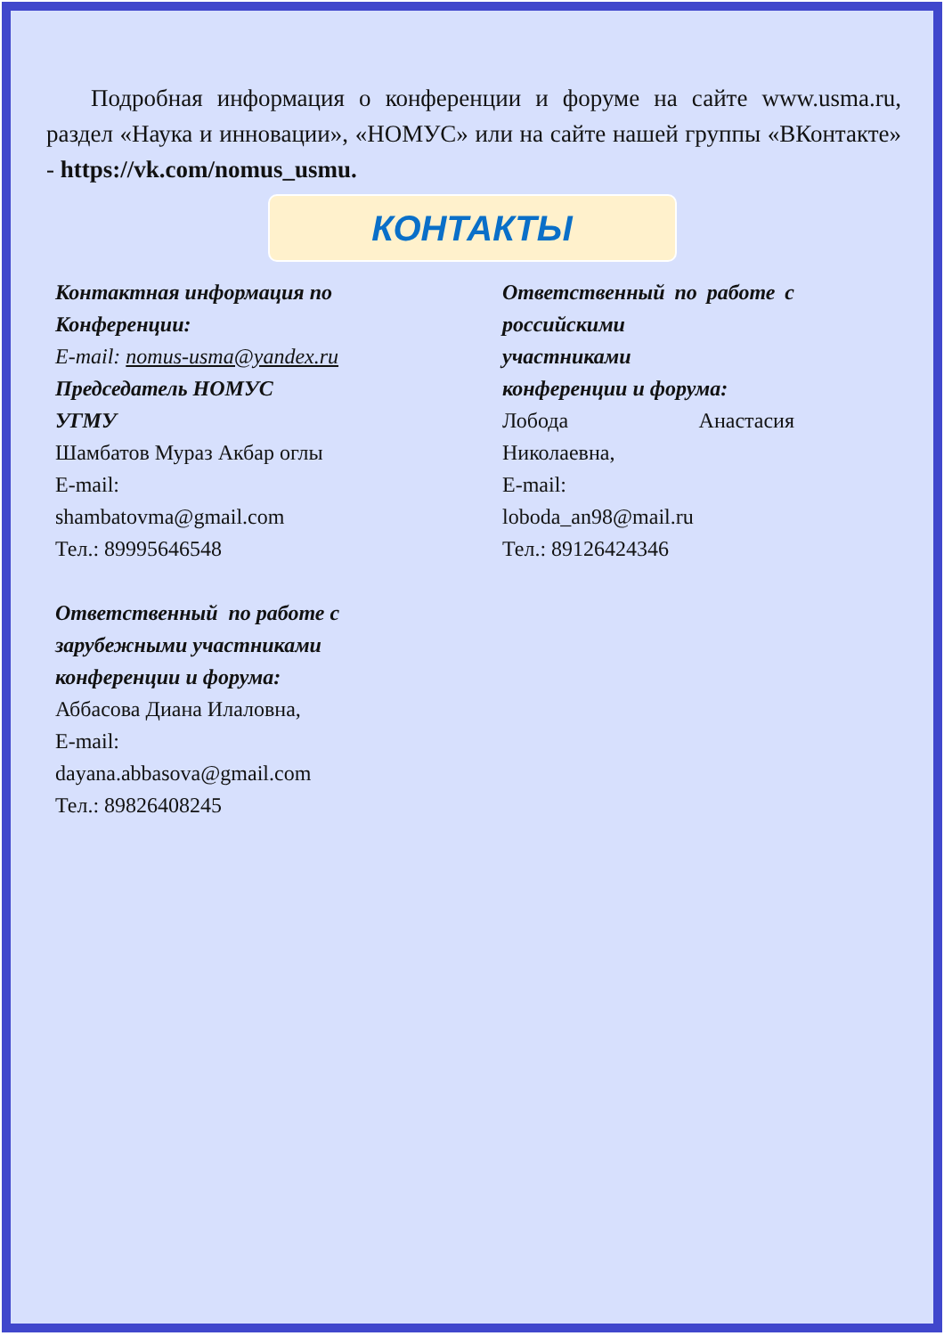Подробная информация о конференции и форуме на сайте www.usma.ru, раздел «Наука и инновации», «НОМУС» или на сайте нашей группы «ВКонтакте» - https://vk.com/nomus_usmu.
КОНТАКТЫ
Контактная информация по
Конференции:
E-mail: nomus-usma@yandex.ru
Председатель НОМУС
УГМУ
Шамбатов Мураз Акбар оглы
E-mail:
shambatovma@gmail.com
Тел.: 89995646548
Ответственный по работе с
зарубежными участниками
конференции и форума:
Аббасова Диана Илаловна,
E-mail:
dayana.abbasova@gmail.com
Тел.: 89826408245
Ответственный по работе с российскими
участниками
конференции и форума:
Лобода Анастасия
Николаевна,
E-mail:
loboda_an98@mail.ru
Тел.: 89126424346